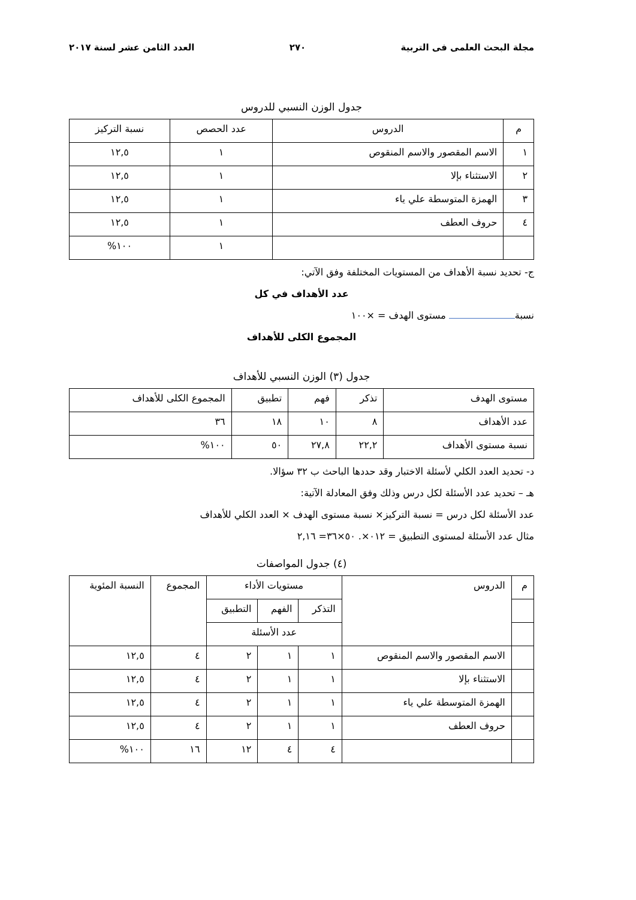مجلة البحث العلمى فى التربية ٢٧٠ العدد الثامن عشر لسنة ٢٠١٧
جدول الوزن النسبي للدروس
| م | الدروس | عدد الحصص | نسبة التركيز |
| --- | --- | --- | --- |
| ١ | الاسم المقصور والاسم المنقوص | ١ | ١٢,٥ |
| ٢ | الاستثناء بإلا | ١ | ١٢,٥ |
| ٣ | الهمزة المتوسطة علي ياء | ١ | ١٢,٥ |
| ٤ | حروف العطف | ١ | ١٢,٥ |
| | | ١ | ١٠٠% |
ج- تحديد نسبة الأهداف من المستويات المختلفة وفق الآتي:
عدد الأهداف في كل
نسبة مستوى الهدف = ×١٠٠
المجموع الكلى للأهداف
جدول (٣) الوزن النسبي للأهداف
| مستوى الهدف | تذكر | فهم | تطبيق | المجموع الكلى للأهداف |
| عدد الأهداف | ٨ | ١٠ | ١٨ | ٣٦ |
| نسبة مستوى الأهداف | ٢٢,٢ | ٢٧,٨ | ٥٠ | ١٠٠% |
د- تحديد العدد الكلي لأسئلة الاختبار وقد حددها الباحث ب ٣٢ سؤالا.
هـ – تحديد عدد الأسئلة لكل درس وذلك وفق المعادلة الآتية:
عدد الأسئلة لكل درس = نسبة التركيز× نسبة مستوى الهدف × العدد الكلي للأهداف
مثال عدد الأسئلة لمستوى التطبيق = ٠١٢×. ٥٠×٣٦= ٢,١٦
(٤) جدول المواصفات
| م | الدروس | مستويات الأداء | | | المجموع | النسبة المئوية |
| | | التذكر | الفهم | التطبيق | | |
| | | عدد الأسئلة | | | | |
| | الاسم المقصور والاسم المنقوص | ١ | ١ | ٢ | ٤ | ١٢,٥ |
| | الاستثناء بإلا | ١ | ١ | ٢ | ٤ | ١٢,٥ |
| | الهمزة المتوسطة علي ياء | ١ | ١ | ٢ | ٤ | ١٢,٥ |
| | حروف العطف | ١ | ١ | ٢ | ٤ | ١٢,٥ |
| | | ٤ | ٤ | ١٢ | ١٦ | ١٠٠% |